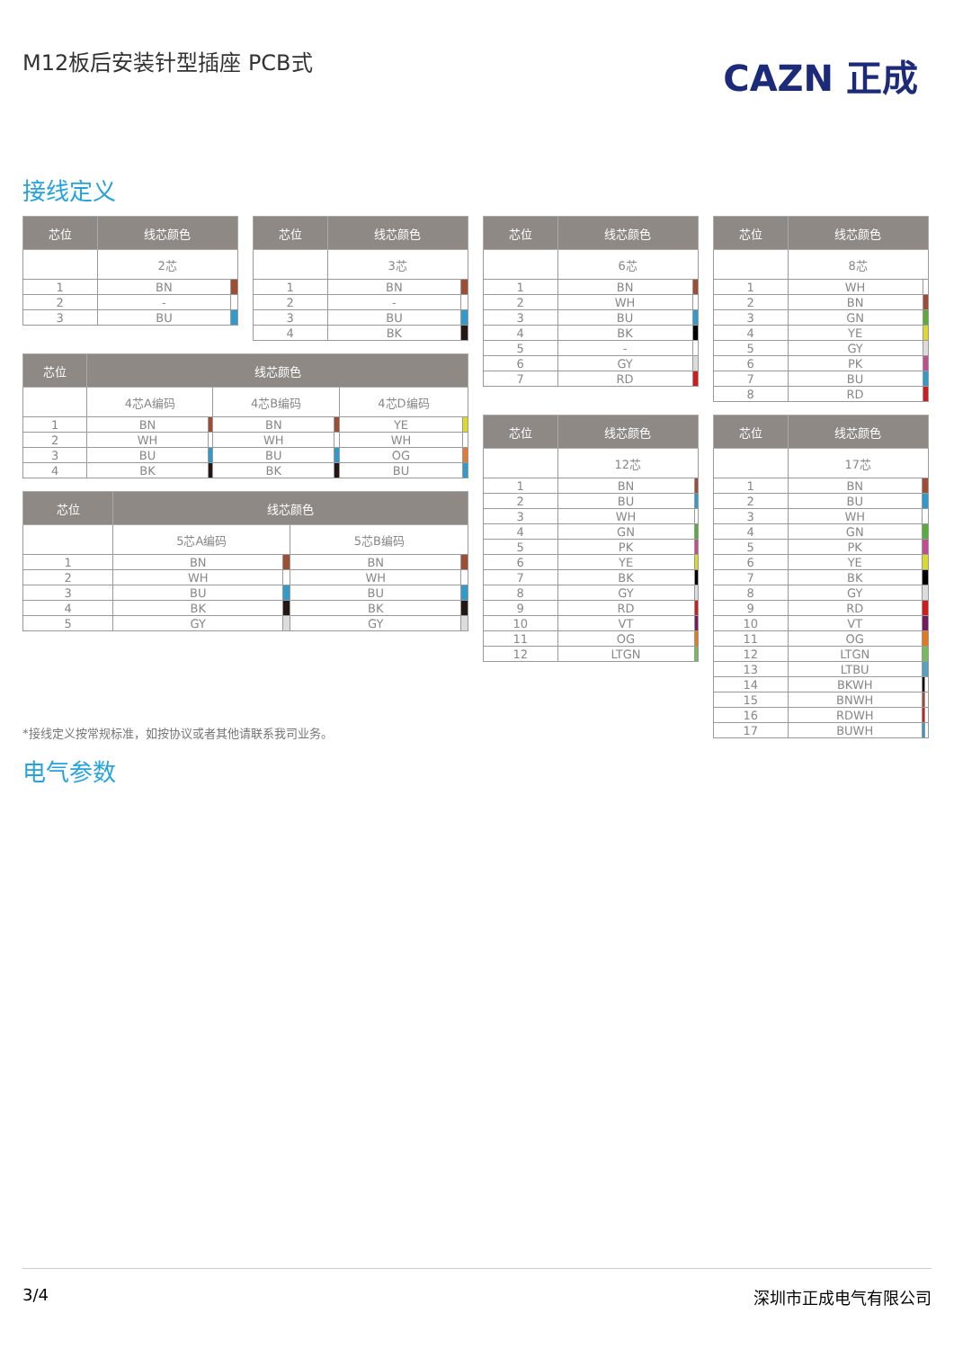M12板后安装针型插座 PCB式 CAZN 正成
接线定义
| 芯位 | 线芯颜色 | |
| --- | --- | --- |
| | 2芯 | |
| 1 | BN | |
| 2 | - | |
| 3 | BU | |
| 芯位 | 线芯颜色 | |
| --- | --- | --- |
| | 3芯 | |
| 1 | BN | |
| 2 | - | |
| 3 | BU | |
| 4 | BK | |
| 芯位 | 线芯颜色 | |
| --- | --- | --- |
| | 6芯 | |
| 1 | BN | |
| 2 | WH | |
| 3 | BU | |
| 4 | BK | |
| 5 | - | |
| 6 | GY | |
| 7 | RD | |
| 芯位 | 线芯颜色 | |
| --- | --- | --- |
| | 8芯 | |
| 1 | WH | |
| 2 | BN | |
| 3 | GN | |
| 4 | YE | |
| 5 | GY | |
| 6 | PK | |
| 7 | BU | |
| 8 | RD | |
| 芯位 | 线芯颜色 | | | | | |
| --- | --- | --- | --- | --- | --- | --- |
| | 4芯A编码 | | 4芯B编码 | | 4芯D编码 | |
| 1 | BN | | BN | | YE | |
| 2 | WH | | WH | | WH | |
| 3 | BU | | BU | | OG | |
| 4 | BK | | BK | | BU | |
| 芯位 | 线芯颜色 | | | |
| --- | --- | --- | --- | --- |
| | 5芯A编码 | | 5芯B编码 | |
| 1 | BN | | BN | |
| 2 | WH | | WH | |
| 3 | BU | | BU | |
| 4 | BK | | BK | |
| 5 | GY | | GY | |
| 芯位 | 线芯颜色 | |
| --- | --- | --- |
| | 12芯 | |
| 1 | BN | |
| 2 | BU | |
| 3 | WH | |
| 4 | GN | |
| 5 | PK | |
| 6 | YE | |
| 7 | BK | |
| 8 | GY | |
| 9 | RD | |
| 10 | VT | |
| 11 | OG | |
| 12 | LTGN | |
| 芯位 | 线芯颜色 | | |
| --- | --- | --- | --- |
| | 17芯 | | |
| 1 | BN | | |
| 2 | BU | | |
| 3 | WH | | |
| 4 | GN | | |
| 5 | PK | | |
| 6 | YE | | |
| 7 | BK | | |
| 8 | GY | | |
| 9 | RD | | |
| 10 | VT | | |
| 11 | OG | | |
| 12 | LTGN | | |
| 13 | LTBU | | |
| 14 | BKWH | | |
| 15 | BNWH | | |
| 16 | RDWH | | |
| 17 | BUWH | | |
*接线定义按常规标准，如按协议或者其他请联系我司业务。
电气参数
3/4 深圳市正成电气有限公司